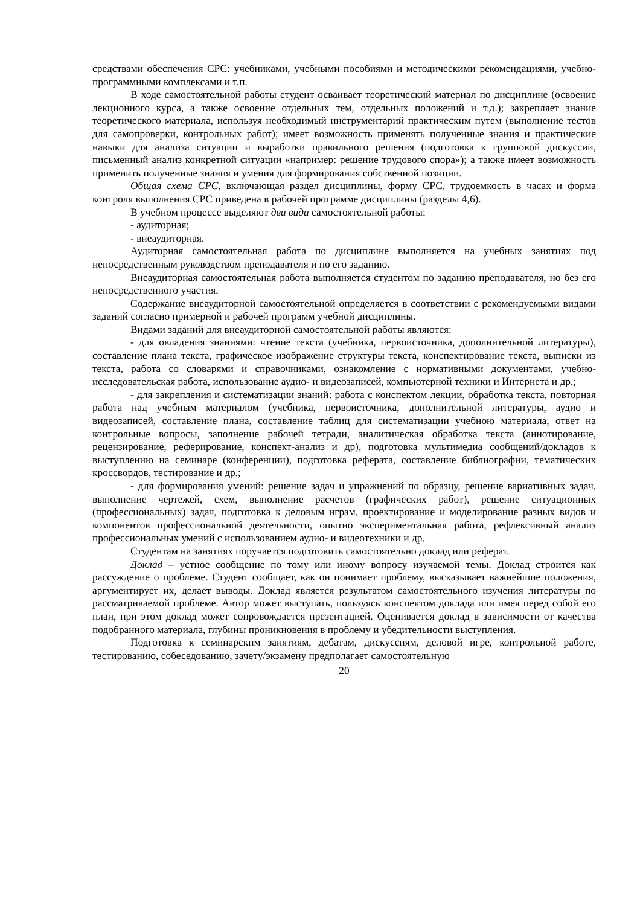средствами обеспечения СРС: учебниками, учебными пособиями и методическими рекомендациями, учебно-программными комплексами и т.п.
В ходе самостоятельной работы студент осваивает теоретический материал по дисциплине (освоение лекционного курса, а также освоение отдельных тем, отдельных положений и т.д.); закрепляет знание теоретического материала, используя необходимый инструментарий практическим путем (выполнение тестов для самопроверки, контрольных работ); имеет возможность применять полученные знания и практические навыки для анализа ситуации и выработки правильного решения (подготовка к групповой дискуссии, письменный анализ конкретной ситуации «например: решение трудового спора»); а также имеет возможность применить полученные знания и умения для формирования собственной позиции.
Общая схема СРС, включающая раздел дисциплины, форму СРС, трудоемкость в часах и форма контроля выполнения СРС приведена в рабочей программе дисциплины (разделы 4,6).
В учебном процессе выделяют два вида самостоятельной работы:
- аудиторная;
- внеаудиторная.
Аудиторная самостоятельная работа по дисциплине выполняется на учебных занятиях под непосредственным руководством преподавателя и по его заданию.
Внеаудиторная самостоятельная работа выполняется студентом по заданию преподавателя, но без его непосредственного участия.
Содержание внеаудиторной самостоятельной определяется в соответствии с рекомендуемыми видами заданий согласно примерной и рабочей программ учебной дисциплины.
Видами заданий для внеаудиторной самостоятельной работы являются:
- для овладения знаниями: чтение текста (учебника, первоисточника, дополнительной литературы), составление плана текста, графическое изображение структуры текста, конспектирование текста, выписки из текста, работа со словарями и справочниками, ознакомление с нормативными документами, учебно-исследовательская работа, использование аудио- и видеозаписей, компьютерной техники и Интернета и др.;
- для закрепления и систематизации знаний: работа с конспектом лекции, обработка текста, повторная работа над учебным материалом (учебника, первоисточника, дополнительной литературы, аудио и видеозаписей, составление плана, составление таблиц для систематизации учебною материала, ответ на контрольные вопросы, заполнение рабочей тетради, аналитическая обработка текста (аннотирование, рецензирование, реферирование, конспект-анализ и др), подготовка мультимедиа сообщений/докладов к выступлению на семинаре (конференции), подготовка реферата, составление библиографии, тематических кроссвордов, тестирование и др.;
- для формирования умений: решение задач и упражнений по образцу, решение вариативных задач, выполнение чертежей, схем, выполнение расчетов (графических работ), решение ситуационных (профессиональных) задач, подготовка к деловым играм, проектирование и моделирование разных видов и компонентов профессиональной деятельности, опытно экспериментальная работа, рефлексивный анализ профессиональных умений с использованием аудио- и видеотехники и др.
Студентам на занятиях поручается подготовить самостоятельно доклад или реферат.
Доклад – устное сообщение по тому или иному вопросу изучаемой темы. Доклад строится как рассуждение о проблеме. Студент сообщает, как он понимает проблему, высказывает важнейшие положения, аргументирует их, делает выводы. Доклад является результатом самостоятельного изучения литературы по рассматриваемой проблеме. Автор может выступать, пользуясь конспектом доклада или имея перед собой его план, при этом доклад может сопровождается презентацией. Оценивается доклад в зависимости от качества подобранного материала, глубины проникновения в проблему и убедительности выступления.
Подготовка к семинарским занятиям, дебатам, дискуссиям, деловой игре, контрольной работе, тестированию, собеседованию, зачету/экзамену предполагает самостоятельную
20